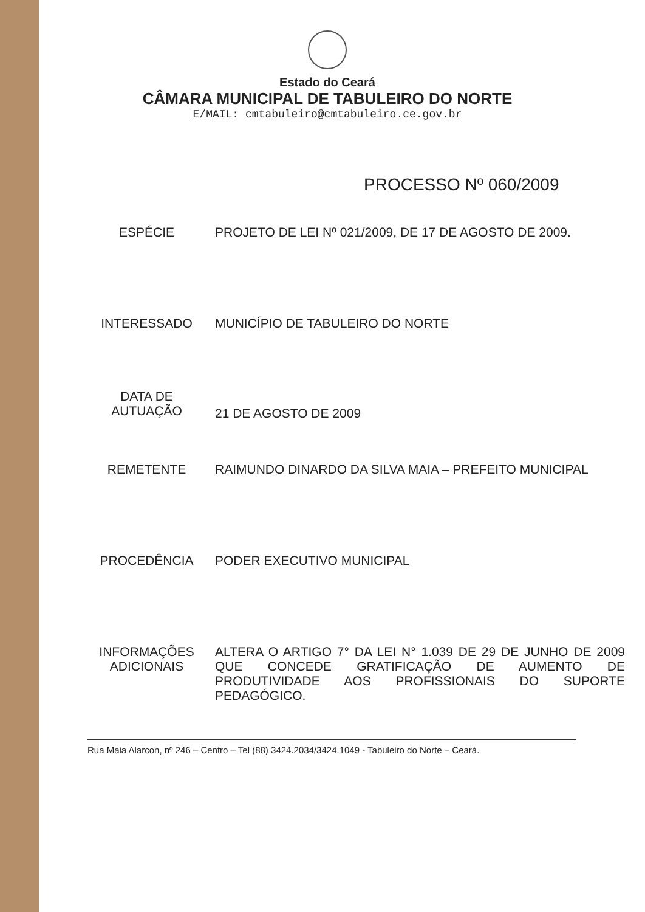Estado do Ceará
CÂMARA MUNICIPAL DE TABULEIRO DO NORTE
E/MAIL: cmtabuleiro@cmtabuleiro.ce.gov.br
PROCESSO Nº 060/2009
| ESPÉCIE | PROJETO DE LEI Nº 021/2009, DE 17 DE AGOSTO DE 2009. |
| INTERESSADO | MUNICÍPIO DE TABULEIRO DO NORTE |
| DATA DE AUTUAÇÃO | 21 DE AGOSTO DE 2009 |
| REMETENTE | RAIMUNDO DINARDO DA SILVA MAIA – PREFEITO MUNICIPAL |
| PROCEDÊNCIA | PODER EXECUTIVO MUNICIPAL |
| INFORMAÇÕES ADICIONAIS | ALTERA O ARTIGO 7° DA LEI N° 1.039 DE 29 DE JUNHO DE 2009 QUE CONCEDE GRATIFICAÇÃO DE AUMENTO DE PRODUTIVIDADE AOS PROFISSIONAIS DO SUPORTE PEDAGÓGICO. |
Rua Maia Alarcon, nº 246 – Centro – Tel (88) 3424.2034/3424.1049 - Tabuleiro do Norte – Ceará.